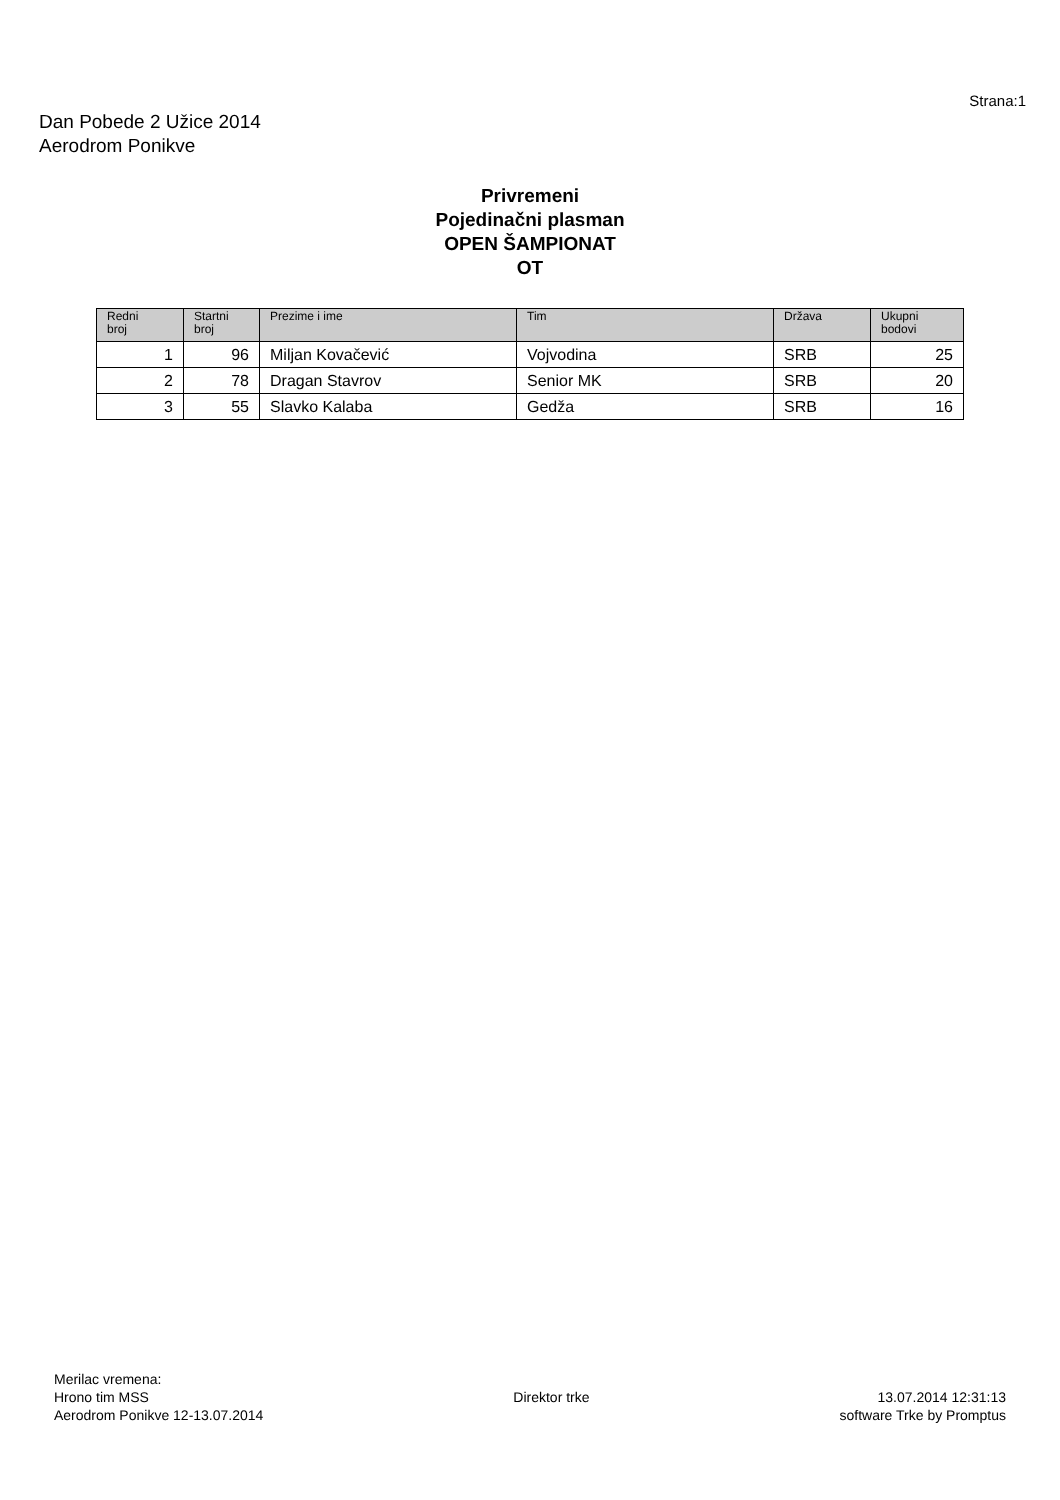Strana:1
Dan Pobede 2 Užice 2014
Aerodrom Ponikve
Privremeni
Pojedinačni plasman
OPEN ŠAMPIONAT
OT
| Redni broj | Startni broj | Prezime i ime | Tim | Država | Ukupni bodovi |
| --- | --- | --- | --- | --- | --- |
| 1 | 96 | Miljan Kovačević | Vojvodina | SRB | 25 |
| 2 | 78 | Dragan Stavrov | Senior MK | SRB | 20 |
| 3 | 55 | Slavko Kalaba | Gedža | SRB | 16 |
Merilac vremena:
Hrono tim MSS
Aerodrom Ponikve 12-13.07.2014
Direktor trke 13.07.2014 12:31:13
software Trke by Promptus